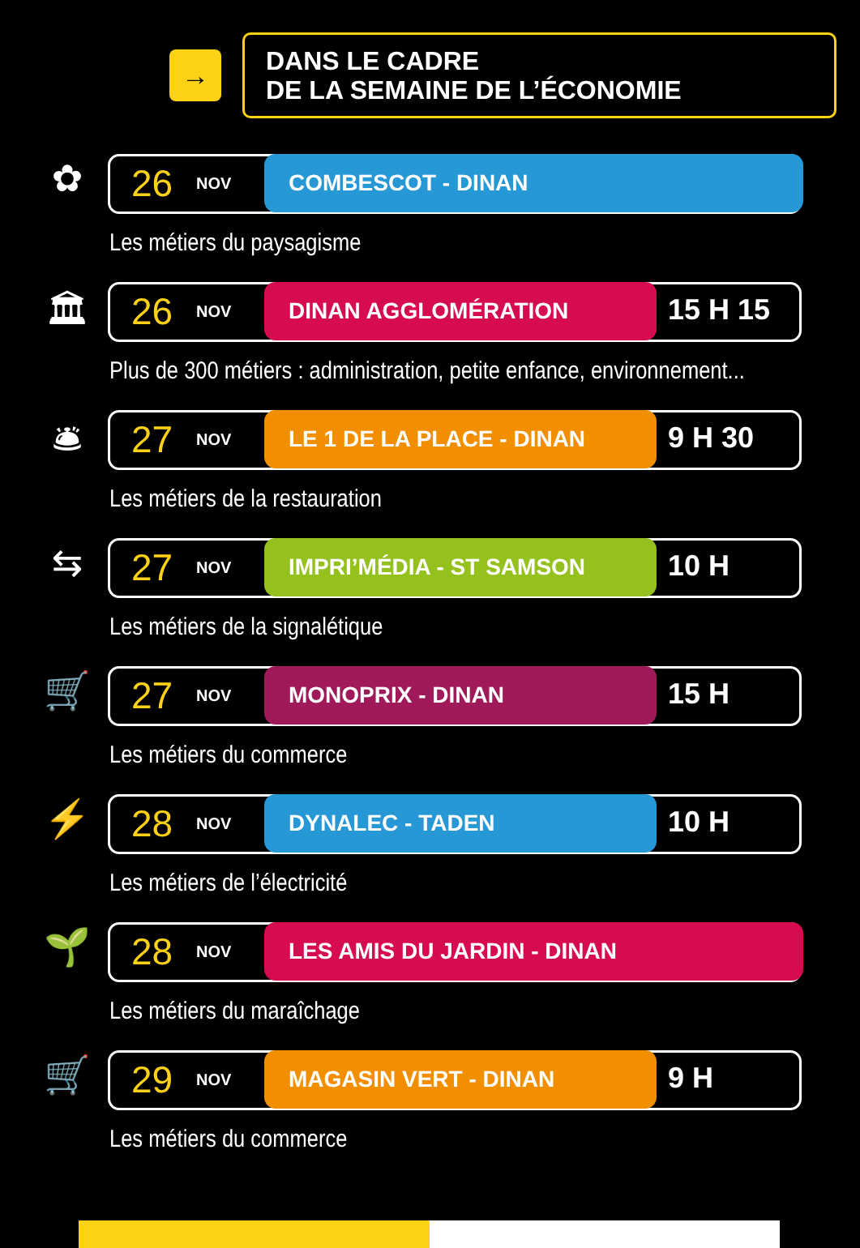→
DANS LE CADRE
DE LA SEMAINE DE L’ÉCONOMIE
✿ 26 NOV
COMBESCOT - DINAN
Les métiers du paysagisme
🏛 26 NOV
DINAN AGGLOMÉRATION 15 H 15
Plus de 300 métiers : administration, petite enfance, environnement...
🛎 27 NOV
LE 1 DE LA PLACE - DINAN 9 H 30
Les métiers de la restauration
⇆ 27 NOV
IMPRI’MÉDIA - ST SAMSON 10 H
Les métiers de la signalétique
🛒 27 NOV
MONOPRIX - DINAN 15 H
Les métiers du commerce
⚡ 28 NOV
DYNALEC - TADEN 10 H
Les métiers de l’électricité
🌱 28 NOV
LES AMIS DU JARDIN - DINAN
Les métiers du maraîchage
🛒 29 NOV
MAGASIN VERT - DINAN 9 H
Les métiers du commerce